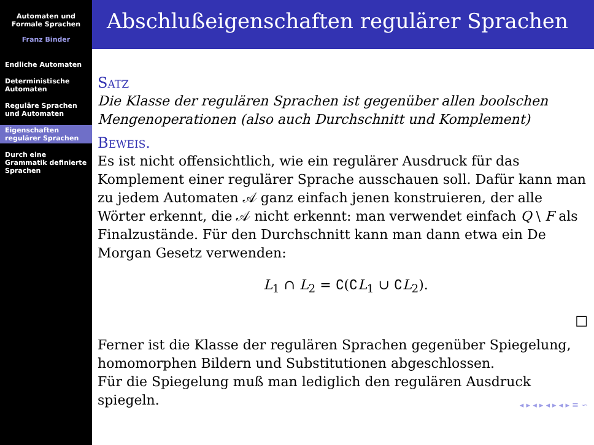Automaten und
Formale Sprachen
Franz Binder
Endliche Automaten
Deterministische Automaten
Reguläre Sprachen und Automaten
Eigenschaften regulärer Sprachen
Durch eine Grammatik definierte Sprachen
Abschlußeigenschaften regulärer Sprachen
Satz
Die Klasse der regulären Sprachen ist gegenüber allen boolschen Mengenoperationen (also auch Durchschnitt und Komplement)
Beweis.
Es ist nicht offensichtlich, wie ein regulärer Ausdruck für das Komplement einer regulärer Sprache ausschauen soll. Dafür kann man zu jedem Automaten 𝒜 ganz einfach jenen konstruieren, der alle Wörter erkennt, die 𝒜 nicht erkennt: man verwendet einfach Q \ F als Finalzustände. Für den Durchschnitt kann man dann etwa ein De Morgan Gesetz verwenden:
L<sub>1</sub> ∩ L<sub>2</sub> = ∁(∁L<sub>1</sub> ∪ ∁L<sub>2</sub>).
□
Ferner ist die Klasse der regulären Sprachen gegenüber Spiegelung, homomorphen Bildern und Substitutionen abgeschlossen.
Für die Spiegelung muß man lediglich den regulären Ausdruck spiegeln.
◂ ▸ ◂ ▸ ◂ ▸ ◂ ▸ ≡ ∽